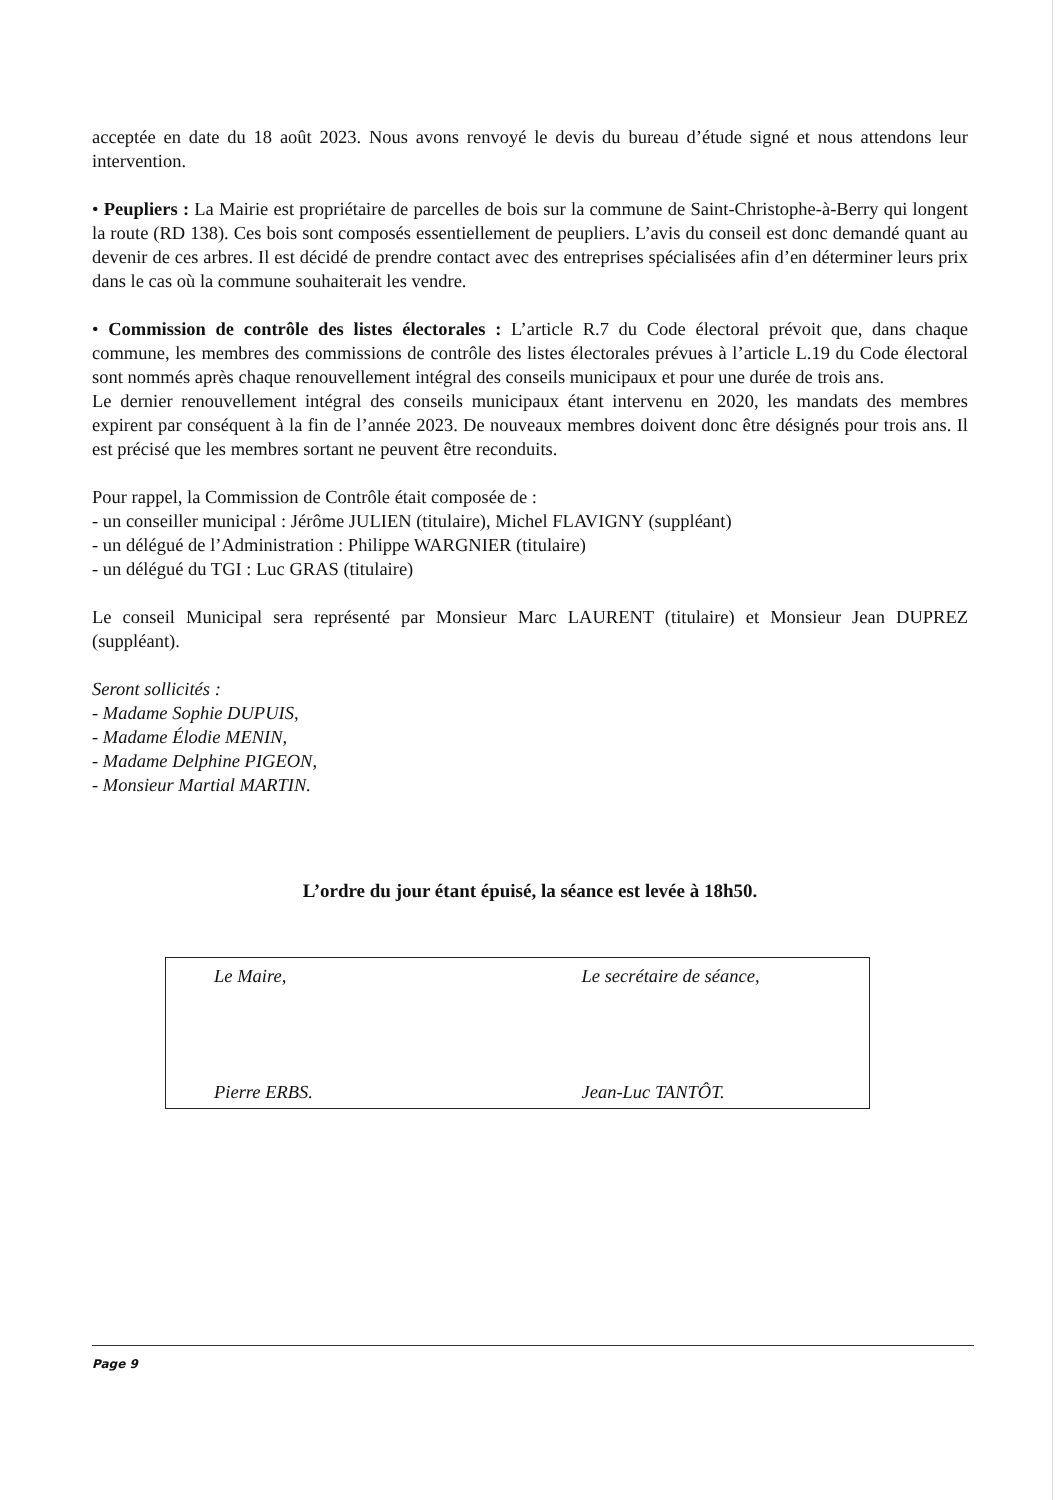acceptée en date du 18 août 2023. Nous avons renvoyé le devis du bureau d’étude signé et nous attendons leur intervention.
• Peupliers : La Mairie est propriétaire de parcelles de bois sur la commune de Saint-Christophe-à-Berry qui longent la route (RD 138). Ces bois sont composés essentiellement de peupliers. L’avis du conseil est donc demandé quant au devenir de ces arbres. Il est décidé de prendre contact avec des entreprises spécialisées afin d’en déterminer leurs prix dans le cas où la commune souhaiterait les vendre.
• Commission de contrôle des listes électorales : L’article R.7 du Code électoral prévoit que, dans chaque commune, les membres des commissions de contrôle des listes électorales prévues à l’article L.19 du Code électoral sont nommés après chaque renouvellement intégral des conseils municipaux et pour une durée de trois ans.
Le dernier renouvellement intégral des conseils municipaux étant intervenu en 2020, les mandats des membres expirent par conséquent à la fin de l’année 2023. De nouveaux membres doivent donc être désignés pour trois ans. Il est précisé que les membres sortant ne peuvent être reconduits.
Pour rappel, la Commission de Contrôle était composée de :
- un conseiller municipal : Jérôme JULIEN (titulaire), Michel FLAVIGNY (suppléant)
- un délégué de l’Administration : Philippe WARGNIER (titulaire)
- un délégué du TGI : Luc GRAS (titulaire)
Le conseil Municipal sera représenté par Monsieur Marc LAURENT (titulaire) et Monsieur Jean DUPREZ (suppléant).
Seront sollicités :
- Madame Sophie DUPUIS,
- Madame Élodie MENIN,
- Madame Delphine PIGEON,
- Monsieur Martial MARTIN.
L’ordre du jour étant épuisé, la séance est levée à 18h50.
Le Maire,
Pierre ERBS.
Le secrétaire de séance,
Jean-Luc TANTÔT.
Page 9